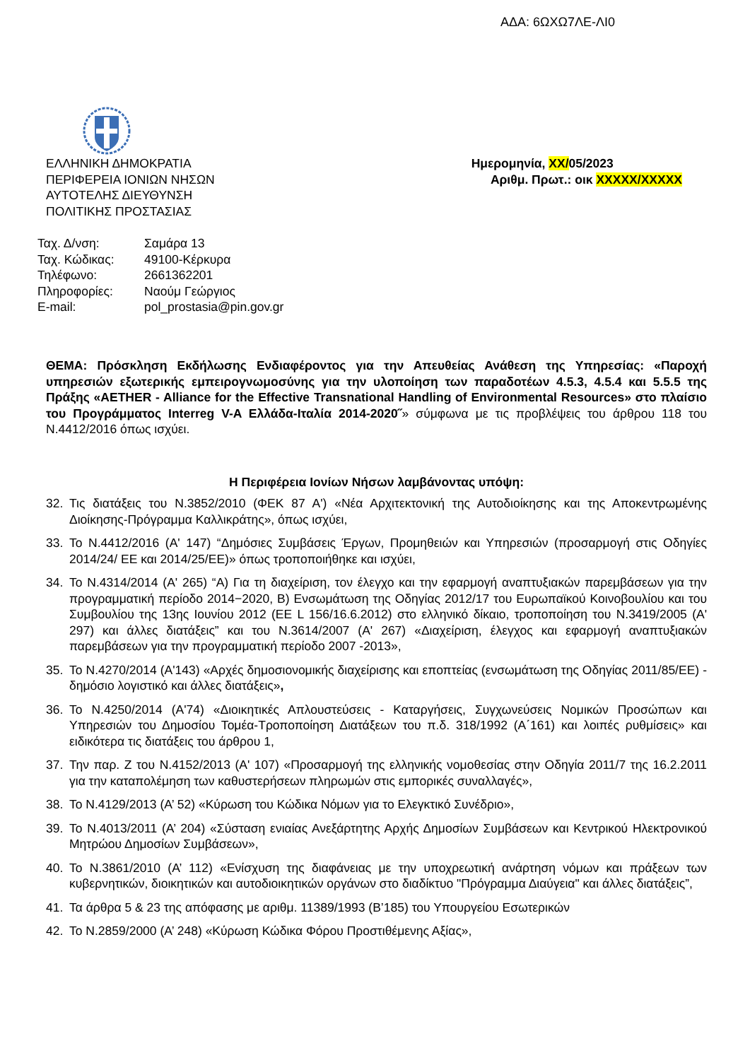ΑΔΑ: 6ΩΧΩ7ΛΕ-ΛΙ0
ΕΛΛΗΝΙΚΗ ΔΗΜΟΚΡΑΤΙΑ
ΠΕΡΙΦΕΡΕΙΑ ΙΟΝΙΩΝ ΝΗΣΩΝ
ΑΥΤΟΤΕΛΗΣ ΔΙΕΥΘΥΝΣΗ
ΠΟΛΙΤΙΚΗΣ ΠΡΟΣΤΑΣΙΑΣ
Ημερομηνία, XX/05/2023
Αριθμ. Πρωτ.: οικ XXXXX/XXXXX
| Ταχ. Δ/νση: | Σαμάρα 13 |
| Ταχ. Κώδικας: | 49100-Κέρκυρα |
| Τηλέφωνο: | 2661362201 |
| Πληροφορίες: | Ναούμ Γεώργιος |
| E-mail: | pol_prostasia@pin.gov.gr |
ΘΕΜΑ: Πρόσκληση Εκδήλωσης Ενδιαφέροντος για την Απευθείας Ανάθεση της Υπηρεσίας: «Παροχή υπηρεσιών εξωτερικής εμπειρογνωμοσύνης για την υλοποίηση των παραδοτέων 4.5.3, 4.5.4 και 5.5.5 της Πράξης «AETHER - Alliance for the Effective Transnational Handling of Environmental Resources» στο πλαίσιο του Προγράμματος Interreg V-A Ελλάδα-Ιταλία 2014-2020˝» σύμφωνα με τις προβλέψεις του άρθρου 118 του Ν.4412/2016 όπως ισχύει.
Η Περιφέρεια Ιονίων Νήσων λαμβάνοντας υπόψη:
32. Τις διατάξεις του Ν.3852/2010 (ΦΕΚ 87 Α') «Νέα Αρχιτεκτονική της Αυτοδιοίκησης και της Αποκεντρωμένης Διοίκησης-Πρόγραμμα Καλλικράτης», όπως ισχύει,
33. Το Ν.4412/2016 (Α' 147) “Δημόσιες Συμβάσεις Έργων, Προμηθειών και Υπηρεσιών (προσαρμογή στις Οδηγίες 2014/24/ ΕΕ και 2014/25/ΕΕ)» όπως τροποποιήθηκε και ισχύει,
34. Το Ν.4314/2014 (Α' 265) “Α) Για τη διαχείριση, τον έλεγχο και την εφαρμογή αναπτυξιακών παρεμβάσεων για την προγραμματική περίοδο 2014−2020, Β) Ενσωμάτωση της Οδηγίας 2012/17 του Ευρωπαϊκού Κοινοβουλίου και του Συμβουλίου της 13ης Ιουνίου 2012 (EE L 156/16.6.2012) στο ελληνικό δίκαιο, τροποποίηση του Ν.3419/2005 (Α' 297) και άλλες διατάξεις” και του Ν.3614/2007 (Α' 267) «Διαχείριση, έλεγχος και εφαρμογή αναπτυξιακών παρεμβάσεων για την προγραμματική περίοδο 2007 -2013»,
35. Το Ν.4270/2014 (Α'143) «Αρχές δημοσιονομικής διαχείρισης και εποπτείας (ενσωμάτωση της Οδηγίας 2011/85/ΕΕ) - δημόσιο λογιστικό και άλλες διατάξεις»,
36. Το Ν.4250/2014 (Α'74) «Διοικητικές Απλουστεύσεις - Καταργήσεις, Συγχωνεύσεις Νομικών Προσώπων και Υπηρεσιών του Δημοσίου Τομέα-Τροποποίηση Διατάξεων του π.δ. 318/1992 (Α΄161) και λοιπές ρυθμίσεις» και ειδικότερα τις διατάξεις του άρθρου 1,
37. Την παρ. Ζ του Ν.4152/2013 (Α' 107) «Προσαρμογή της ελληνικής νομοθεσίας στην Οδηγία 2011/7 της 16.2.2011 για την καταπολέμηση των καθυστερήσεων πληρωμών στις εμπορικές συναλλαγές»,
38. Το Ν.4129/2013 (Α’ 52) «Κύρωση του Κώδικα Νόμων για το Ελεγκτικό Συνέδριο»,
39. Το Ν.4013/2011 (Α’ 204) «Σύσταση ενιαίας Ανεξάρτητης Αρχής Δημοσίων Συμβάσεων και Κεντρικού Ηλεκτρονικού Μητρώου Δημοσίων Συμβάσεων»,
40. Το Ν.3861/2010 (Α’ 112) «Ενίσχυση της διαφάνειας με την υποχρεωτική ανάρτηση νόμων και πράξεων των κυβερνητικών, διοικητικών και αυτοδιοικητικών οργάνων στο διαδίκτυο "Πρόγραμμα Διαύγεια" και άλλες διατάξεις”,
41. Τα άρθρα 5 & 23 της απόφασης με αριθμ. 11389/1993 (Β’185) του Υπουργείου Εσωτερικών
42. Το Ν.2859/2000 (Α’ 248) «Κύρωση Κώδικα Φόρου Προστιθέμενης Αξίας»,